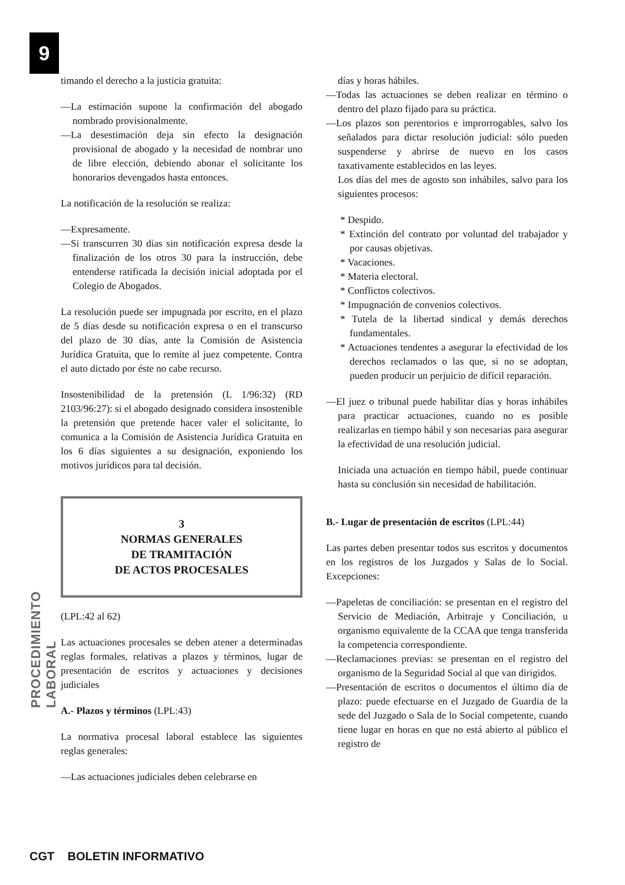9
PROCEDIMIENTO LABORAL
timando el derecho a la justicia gratuita:
—La estimación supone la confirmación del abogado nombrado provisionalmente.
—La desestimación deja sin efecto la designación provisional de abogado y la necesidad de nombrar uno de libre elección, debiendo abonar el solicitante los honorarios devengados hasta entonces.
La notificación de la resolución se realiza:
—Expresamente.
—Si transcurren 30 días sin notificación expresa desde la finalización de los otros 30 para la instrucción, debe entenderse ratificada la decisión inicial adoptada por el Colegio de Abogados.
La resolución puede ser impugnada por escrito, en el plazo de 5 días desde su notificación expresa o en el transcurso del plazo de 30 días, ante la Comisión de Asistencia Jurídica Gratuita, que lo remite al juez competente. Contra el auto dictado por éste no cabe recurso.
Insostenibilidad de la pretensión (L 1/96:32) (RD 2103/96:27): si el abogado designado considera insostenible la pretensión que pretende hacer valer el solicitante, lo comunica a la Comisión de Asistencia Jurídica Gratuita en los 6 días siguientes a su designación, exponiendo los motivos jurídicos para tal decisión.
3
NORMAS GENERALES
DE TRAMITACIÓN
DE ACTOS PROCESALES
(LPL:42 al 62)
Las actuaciones procesales se deben atener a determinadas reglas formales, relativas a plazos y términos, lugar de presentación de escritos y actuaciones y decisiones judiciales
A.- Plazos y términos (LPL:43)
La normativa procesal laboral establece las siguientes reglas generales:
—Las actuaciones judiciales deben celebrarse en
días y horas hábiles.
—Todas las actuaciones se deben realizar en término o dentro del plazo fijado para su práctica.
—Los plazos son perentorios e improrrogables, salvo los señalados para dictar resolución judicial: sólo pueden suspenderse y abrirse de nuevo en los casos taxativamente establecidos en las leyes.
Los días del mes de agosto son inhábiles, salvo para los siguientes procesos:
* Despido.
* Extinción del contrato por voluntad del trabajador y por causas objetivas.
* Vacaciones.
* Materia electoral.
* Conflictos colectivos.
* Impugnación de convenios colectivos.
* Tutela de la libertad sindical y demás derechos fundamentales.
* Actuaciones tendentes a asegurar la efectividad de los derechos reclamados o las que, si no se adoptan, pueden producir un perjuicio de difícil reparación.
—El juez o tribunal puede habilitar días y horas inhábiles para practicar actuaciones, cuando no es posible realizarlas en tiempo hábil y son necesarias para asegurar la efectividad de una resolución judicial.
Iniciada una actuación en tiempo hábil, puede continuar hasta su conclusión sin necesidad de habilitación.
B.- Lugar de presentación de escritos (LPL:44)
Las partes deben presentar todos sus escritos y documentos en los registros de los Juzgados y Salas de lo Social. Excepciones:
—Papeletas de conciliación: se presentan en el registro del Servicio de Mediación, Arbitraje y Conciliación, u organismo equivalente de la CCAA que tenga transferida la competencia correspondiente.
—Reclamaciones previas: se presentan en el registro del organismo de la Seguridad Social al que van dirigidos.
—Presentación de escritos o documentos el último día de plazo: puede efectuarse en el Juzgado de Guardia de la sede del Juzgado o Sala de lo Social competente, cuando tiene lugar en horas en que no está abierto al público el registro de
CGT BOLETIN INFORMATIVO